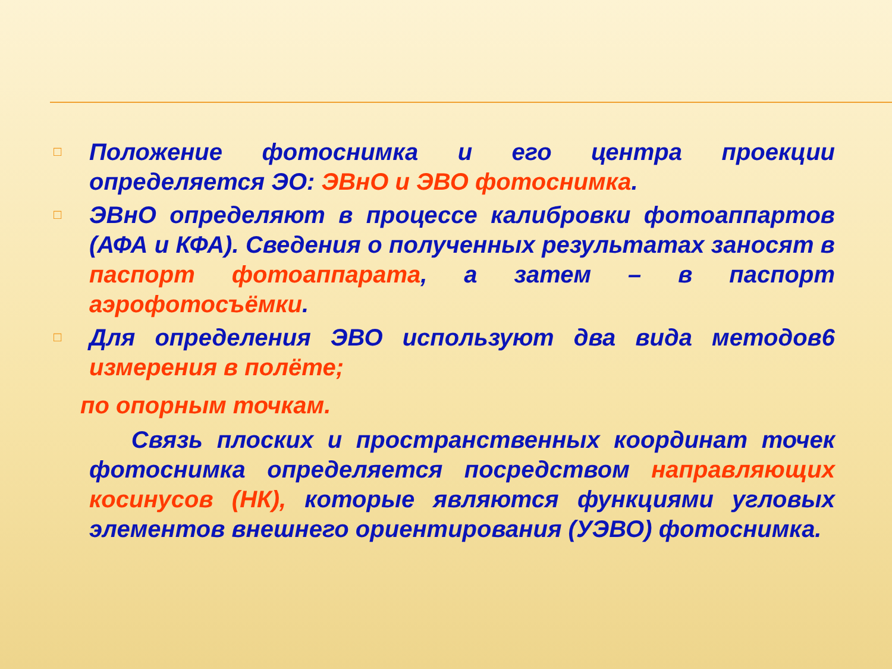□
Положение фотоснимка и его центра проекции определяется ЭО: ЭВнО и ЭВО фотоснимка.
□
ЭВнО определяют в процессе калибровки фотоаппартов (АФА и КФА). Сведения о полученных результатах заносят в паспорт фотоаппарата, а затем – в паспорт аэрофотосъёмки.
□
Для определения ЭВО используют два вида методов6 измерения в полёте;
по опорным точкам.
Связь плоских и пространственных координат точек фотоснимка определяется посредством направляющих косинусов (НК), которые являются функциями угловых элементов внешнего ориентирования (УЭВО) фотоснимка.